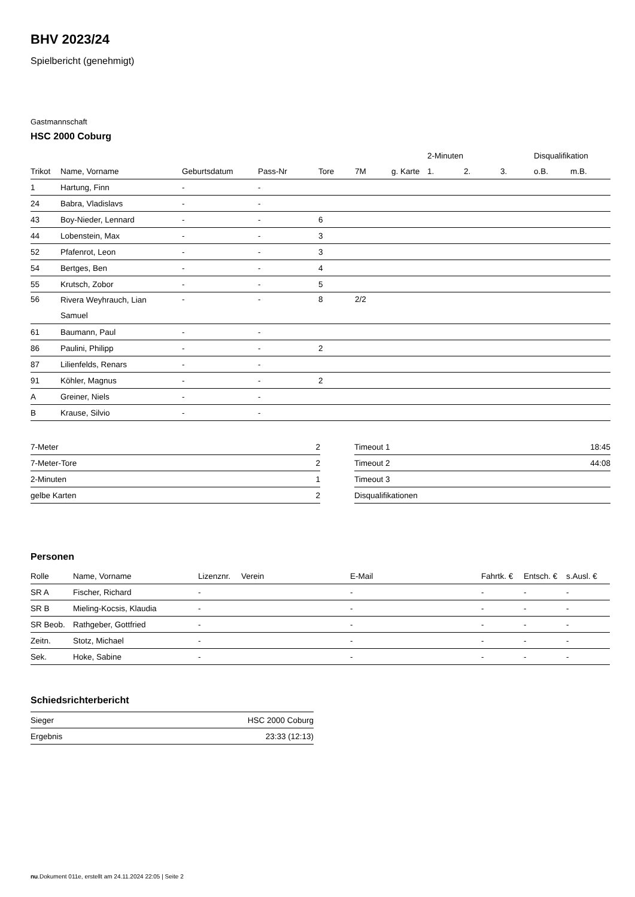BHV 2023/24
Spielbericht (genehmigt)
Gastmannschaft
HSC 2000 Coburg
| | | | | | | | 2-Minuten | | | Disqualifikation | |
| --- | --- | --- | --- | --- | --- | --- | --- | --- | --- | --- | --- |
| Trikot | Name, Vorname | Geburtsdatum | Pass-Nr | Tore | 7M | g. Karte | 1. | 2. | 3. | o.B. | m.B. |
| 1 | Hartung, Finn | - | - | | | | | | | | |
| 24 | Babra, Vladislavs | - | - | | | | | | | | |
| 43 | Boy-Nieder, Lennard | - | - | 6 | | | | | | | |
| 44 | Lobenstein, Max | - | - | 3 | | | | | | | |
| 52 | Pfafenrot, Leon | - | - | 3 | | | | | | | |
| 54 | Bertges, Ben | - | - | 4 | | | | | | | |
| 55 | Krutsch, Zobor | - | - | 5 | | | | | | | |
| 56 | Rivera Weyhrauch, Lian Samuel | - | - | 8 | 2/2 | | | | | | |
| 61 | Baumann, Paul | - | - | | | | | | | | |
| 86 | Paulini, Philipp | - | - | 2 | | | | | | | |
| 87 | Lilienfelds, Renars | - | - | | | | | | | | |
| 91 | Köhler, Magnus | - | - | 2 | | | | | | | |
| A | Greiner, Niels | - | - | | | | | | | | |
| B | Krause, Silvio | - | - | | | | | | | | |
| 7-Meter | 2 |
| 7-Meter-Tore | 2 |
| 2-Minuten | 1 |
| gelbe Karten | 2 |
| Timeout 1 | 18:45 |
| Timeout 2 | 44:08 |
| Timeout 3 | |
| Disqualifikationen | |
Personen
| Rolle | Name, Vorname | Lizenznr. | Verein | E-Mail | Fahrtk. € | Entsch. € | s.Ausl. € |
| --- | --- | --- | --- | --- | --- | --- | --- |
| SR A | Fischer, Richard | - | | - | - | - | - |
| SR B | Mieling-Kocsis, Klaudia | - | | - | - | - | - |
| SR Beob. | Rathgeber, Gottfried | - | | - | - | - | - |
| Zeitn. | Stotz, Michael | - | | - | - | - | - |
| Sek. | Hoke, Sabine | - | | - | - | - | - |
Schiedsrichterbericht
| Sieger | HSC 2000 Coburg |
| Ergebnis | 23:33 (12:13) |
nu.Dokument 011e, erstellt am 24.11.2024 22:05 | Seite 2